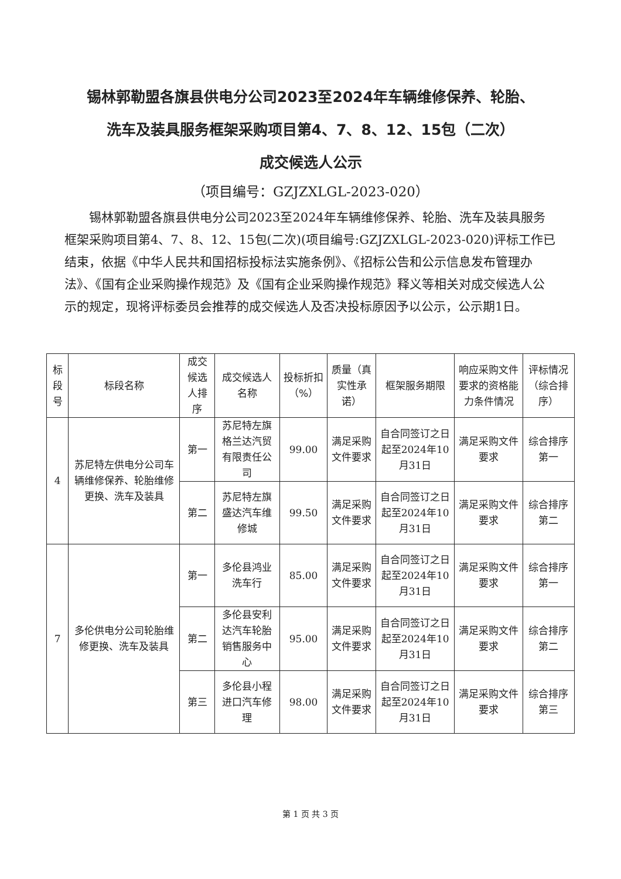锡林郭勒盟各旗县供电分公司2023至2024年车辆维修保养、轮胎、
洗车及装具服务框架采购项目第4、7、8、12、15包（二次）
成交候选人公示
（项目编号：GZJZXLGL-2023-020）
锡林郭勒盟各旗县供电分公司2023至2024年车辆维修保养、轮胎、洗车及装具服务框架采购项目第4、7、8、12、15包(二次)(项目编号:GZJZXLGL-2023-020)评标工作已结束，依据《中华人民共和国招标投标法实施条例》、《招标公告和公示信息发布管理办法》、《国有企业采购操作规范》及《国有企业采购操作规范》释义等相关对成交候选人公示的规定，现将评标委员会推荐的成交候选人及否决投标原因予以公示，公示期1日。
| 标段号 | 标段名称 | 成交候选人排序 | 成交候选人名称 | 投标折扣（%） | 质量（真实性承诺） | 框架服务期限 | 响应采购文件要求的资格能力条件情况 | 评标情况（综合排序） |
| --- | --- | --- | --- | --- | --- | --- | --- | --- |
| 4 | 苏尼特左供电分公司车辆维修保养、轮胎维修更换、洗车及装具 | 第一 | 苏尼特左旗格兰达汽贸有限责任公司 | 99.00 | 满足采购文件要求 | 自合同签订之日起至2024年10月31日 | 满足采购文件要求 | 综合排序第一 |
| | | 第二 | 苏尼特左旗盛达汽车维修城 | 99.50 | 满足采购文件要求 | 自合同签订之日起至2024年10月31日 | 满足采购文件要求 | 综合排序第二 |
| 7 | 多伦供电分公司轮胎维修更换、洗车及装具 | 第一 | 多伦县鸿业洗车行 | 85.00 | 满足采购文件要求 | 自合同签订之日起至2024年10月31日 | 满足采购文件要求 | 综合排序第一 |
| | | 第二 | 多伦县安利达汽车轮胎销售服务中心 | 95.00 | 满足采购文件要求 | 自合同签订之日起至2024年10月31日 | 满足采购文件要求 | 综合排序第二 |
| | | 第三 | 多伦县小程进口汽车修理 | 98.00 | 满足采购文件要求 | 自合同签订之日起至2024年10月31日 | 满足采购文件要求 | 综合排序第三 |
第 1 页 共 3 页